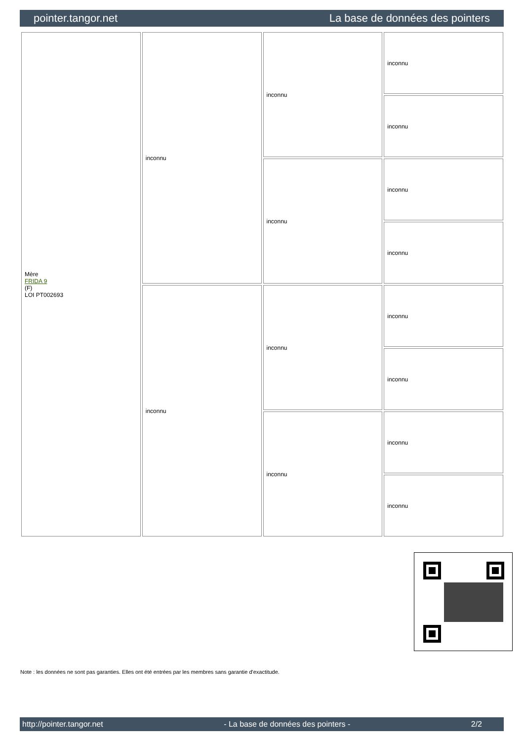pointer.tangor.net La base de données des pointers
| Mère FRIDA 9 (F) LOI PT002693 | inconnu | inconnu | inconnu |
| | | | inconnu |
| | | inconnu | inconnu |
| | | | inconnu |
| | inconnu | inconnu | inconnu |
| | | | inconnu |
| | | inconnu | inconnu |
| | | | inconnu |
Note : les données ne sont pas garanties. Elles ont été entrées par les membres sans garantie d'exactitude.
http://pointer.tangor.net - La base de données des pointers - 2/2